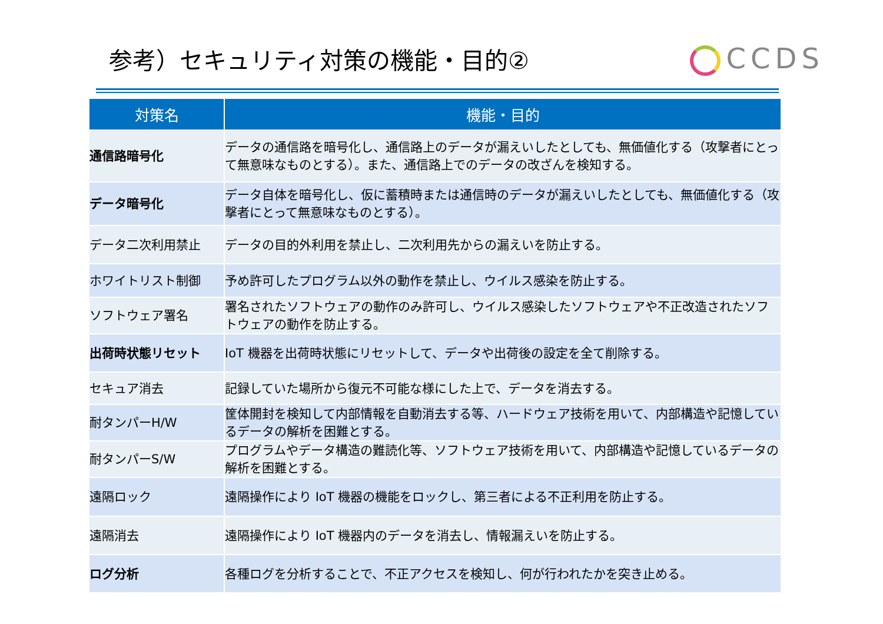参考）セキュリティ対策の機能・目的②
CCDS
| 対策名 | 機能・目的 |
| --- | --- |
| 通信路暗号化 | データの通信路を暗号化し、通信路上のデータが漏えいしたとしても、無価値化する（攻撃者にとって無意味なものとする）。また、通信路上でのデータの改ざんを検知する。 |
| データ暗号化 | データ自体を暗号化し、仮に蓄積時または通信時のデータが漏えいしたとしても、無価値化する（攻撃者にとって無意味なものとする）。 |
| データ二次利用禁止 | データの目的外利用を禁止し、二次利用先からの漏えいを防止する。 |
| ホワイトリスト制御 | 予め許可したプログラム以外の動作を禁止し、ウイルス感染を防止する。 |
| ソフトウェア署名 | 署名されたソフトウェアの動作のみ許可し、ウイルス感染したソフトウェアや不正改造されたソフトウェアの動作を防止する。 |
| 出荷時状態リセット | IoT 機器を出荷時状態にリセットして、データや出荷後の設定を全て削除する。 |
| セキュア消去 | 記録していた場所から復元不可能な様にした上で、データを消去する。 |
| 耐タンパーH/W | 筐体開封を検知して内部情報を自動消去する等、ハードウェア技術を用いて、内部構造や記憶しているデータの解析を困難とする。 |
| 耐タンパーS/W | プログラムやデータ構造の難読化等、ソフトウェア技術を用いて、内部構造や記憶しているデータの解析を困難とする。 |
| 遠隔ロック | 遠隔操作により IoT 機器の機能をロックし、第三者による不正利用を防止する。 |
| 遠隔消去 | 遠隔操作により IoT 機器内のデータを消去し、情報漏えいを防止する。 |
| ログ分析 | 各種ログを分析することで、不正アクセスを検知し、何が行われたかを突き止める。 |